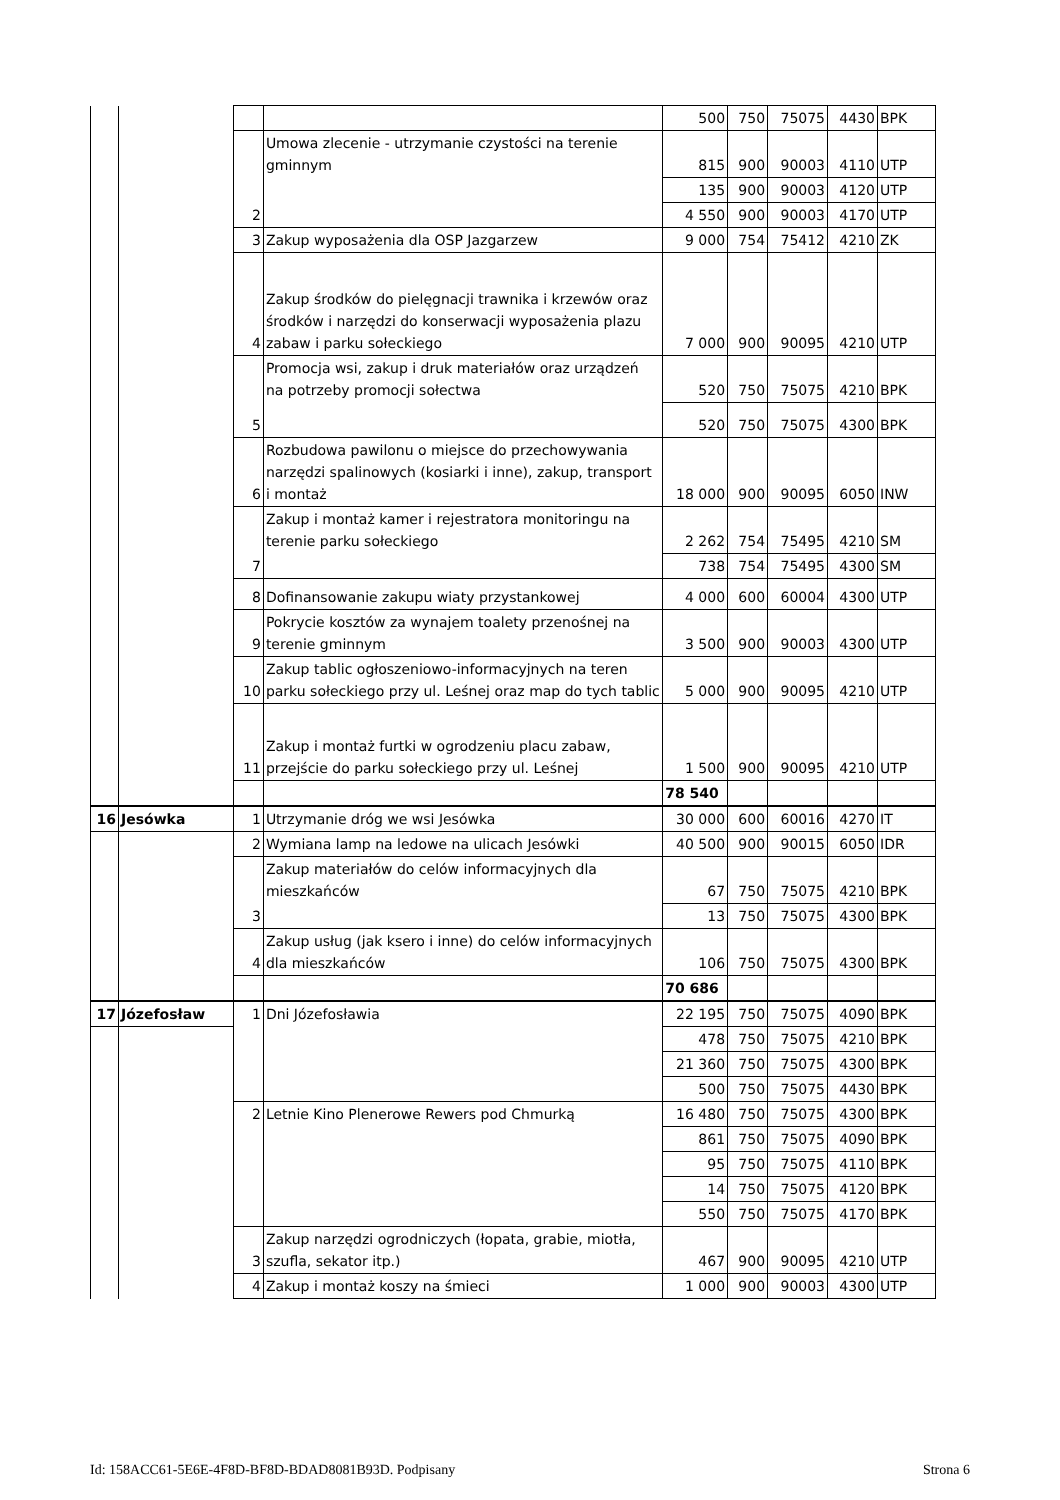| | | | | 500 | 750 | 75075 | 4430 | BPK |
| | | 2 | Umowa zlecenie - utrzymanie czystości na terenie gminnym | 815 | 900 | 90003 | 4110 | UTP |
| | | | | 135 | 900 | 90003 | 4120 | UTP |
| | | | | 4 550 | 900 | 90003 | 4170 | UTP |
| | | 3 | Zakup wyposażenia dla OSP Jazgarzew | 9 000 | 754 | 75412 | 4210 | ZK |
| | | 4 | Zakup środków do pielęgnacji trawnika i krzewów oraz środków i narzędzi do konserwacji wyposażenia plazu zabaw i parku sołeckiego | 7 000 | 900 | 90095 | 4210 | UTP |
| | | 5 | Promocja wsi, zakup i druk materiałów oraz urządzeń na potrzeby promocji sołectwa | 520 | 750 | 75075 | 4210 | BPK |
| | | | | 520 | 750 | 75075 | 4300 | BPK |
| | | 6 | Rozbudowa pawilonu o miejsce do przechowywania narzędzi spalinowych (kosiarki i inne), zakup, transport i montaż | 18 000 | 900 | 90095 | 6050 | INW |
| | | 7 | Zakup i montaż kamer i rejestratora monitoringu na terenie parku sołeckiego | 2 262 | 754 | 75495 | 4210 | SM |
| | | | | 738 | 754 | 75495 | 4300 | SM |
| | | 8 | Dofinansowanie zakupu wiaty przystankowej | 4 000 | 600 | 60004 | 4300 | UTP |
| | | 9 | Pokrycie kosztów za wynajem toalety przenośnej na terenie gminnym | 3 500 | 900 | 90003 | 4300 | UTP |
| | | 10 | Zakup tablic ogłoszeniowo-informacyjnych na teren parku sołeckiego przy ul. Leśnej oraz map do tych tablic | 5 000 | 900 | 90095 | 4210 | UTP |
| | | 11 | Zakup i montaż furtki w ogrodzeniu placu zabaw, przejście do parku sołeckiego przy ul. Leśnej | 1 500 | 900 | 90095 | 4210 | UTP |
| | | | | 78 540 | | | | |
| 16 | Jesówka | 1 | Utrzymanie dróg we wsi Jesówka | 30 000 | 600 | 60016 | 4270 | IT |
| | | 2 | Wymiana lamp na ledowe na ulicach Jesówki | 40 500 | 900 | 90015 | 6050 | IDR |
| | | 3 | Zakup materiałów do celów informacyjnych dla mieszkańców | 67 | 750 | 75075 | 4210 | BPK |
| | | | | 13 | 750 | 75075 | 4300 | BPK |
| | | 4 | Zakup usług (jak ksero i inne) do celów informacyjnych dla mieszkańców | 106 | 750 | 75075 | 4300 | BPK |
| | | | | 70 686 | | | | |
| 17 | Józefosław | 1 | Dni Józefosławia | 22 195 | 750 | 75075 | 4090 | BPK |
| | | | | 478 | 750 | 75075 | 4210 | BPK |
| | | | | 21 360 | 750 | 75075 | 4300 | BPK |
| | | | | 500 | 750 | 75075 | 4430 | BPK |
| | | 2 | Letnie Kino Plenerowe Rewers pod Chmurką | 16 480 | 750 | 75075 | 4300 | BPK |
| | | | | 861 | 750 | 75075 | 4090 | BPK |
| | | | | 95 | 750 | 75075 | 4110 | BPK |
| | | | | 14 | 750 | 75075 | 4120 | BPK |
| | | | | 550 | 750 | 75075 | 4170 | BPK |
| | | 3 | Zakup narzędzi ogrodniczych (łopata, grabie, miotła, szufla, sekator itp.) | 467 | 900 | 90095 | 4210 | UTP |
| | | 4 | Zakup i montaż koszy na śmieci | 1 000 | 900 | 90003 | 4300 | UTP |
Id: 158ACC61-5E6E-4F8D-BF8D-BDAD8081B93D. Podpisany Strona 6